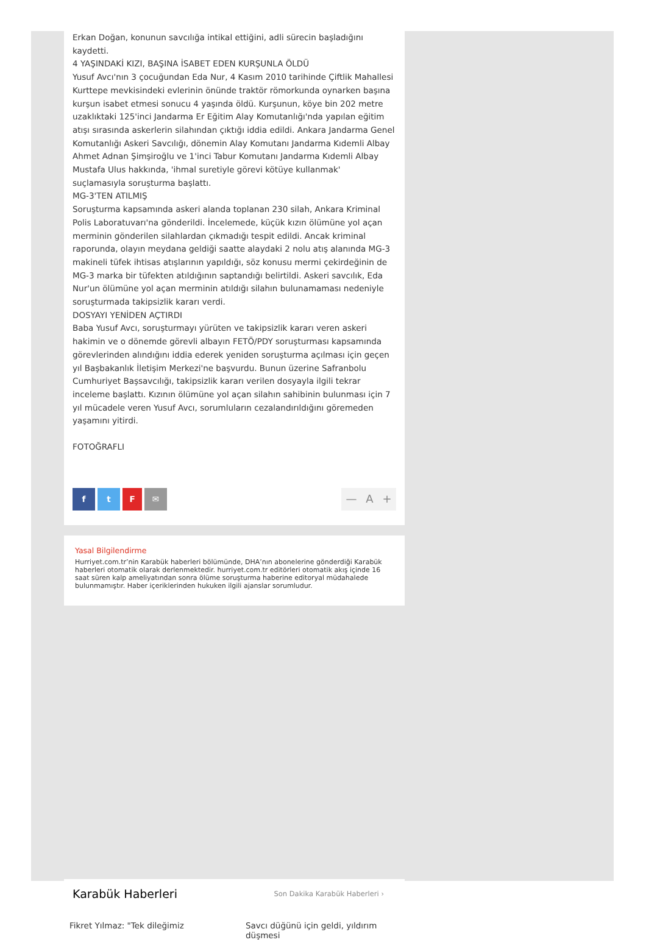Erkan Doğan, konunun savcılığa intikal ettiğini, adli sürecin başladığını kaydetti.
4 YAŞINDAKİ KIZI, BAŞINA İSABET EDEN KURŞUNLA ÖLDÜ
Yusuf Avcı'nın 3 çocuğundan Eda Nur, 4 Kasım 2010 tarihinde Çiftlik Mahallesi Kurttepe mevkisindeki evlerinin önünde traktör römorkunda oynarken başına kurşun isabet etmesi sonucu 4 yaşında öldü. Kurşunun, köye bin 202 metre uzaklıktaki 125'inci Jandarma Er Eğitim Alay Komutanlığı'nda yapılan eğitim atışı sırasında askerlerin silahından çıktığı iddia edildi. Ankara Jandarma Genel Komutanlığı Askeri Savcılığı, dönemin Alay Komutanı Jandarma Kıdemli Albay Ahmet Adnan Şimşiroğlu ve 1'inci Tabur Komutanı Jandarma Kıdemli Albay Mustafa Ulus hakkında, 'ihmal suretiyle görevi kötüye kullanmak' suçlamasıyla soruşturma başlattı.
MG-3'TEN ATILMIŞ
Soruşturma kapsamında askeri alanda toplanan 230 silah, Ankara Kriminal Polis Laboratuvarı'na gönderildi. İncelemede, küçük kızın ölümüne yol açan merminin gönderilen silahlardan çıkmadığı tespit edildi. Ancak kriminal raporunda, olayın meydana geldiği saatte alaydaki 2 nolu atış alanında MG-3 makineli tüfek ihtisas atışlarının yapıldığı, söz konusu mermi çekirdeğinin de MG-3 marka bir tüfekten atıldığının saptandığı belirtildi. Askeri savcılık, Eda Nur'un ölümüne yol açan merminin atıldığı silahın bulunamaması nedeniyle soruşturmada takipsizlik kararı verdi.
DOSYAYI YENİDEN AÇTIRDI
Baba Yusuf Avcı, soruşturmayı yürüten ve takipsizlik kararı veren askeri hakimin ve o dönemde görevli albayın FETÖ/PDY soruşturması kapsamında görevlerinden alındığını iddia ederek yeniden soruşturma açılması için geçen yıl Başbakanlık İletişim Merkezi'ne başvurdu. Bunun üzerine Safranbolu Cumhuriyet Başsavcılığı, takipsizlik kararı verilen dosyayla ilgili tekrar inceleme başlattı. Kızının ölümüne yol açan silahın sahibinin bulunması için 7 yıl mücadele veren Yusuf Avcı, sorumluların cezalandırıldığını göremeden yaşamını yitirdi.
FOTOĞRAFLI
f t F ✉
— A +
Yasal Bilgilendirme
Hurriyet.com.tr’nin Karabük haberleri bölümünde, DHA’nın abonelerine gönderdiği Karabük haberleri otomatik olarak derlenmektedir. hurriyet.com.tr editörleri otomatik akış içinde 16 saat süren kalp ameliyatından sonra ölüme soruşturma haberine editoryal müdahalede bulunmamıştır. Haber içeriklerinden hukuken ilgili ajanslar sorumludur.
Karabük Haberleri
Son Dakika Karabük Haberleri ›
Fikret Yılmaz: "Tek dileğimiz Savcı düğünü için geldi, yıldırım düşmesi